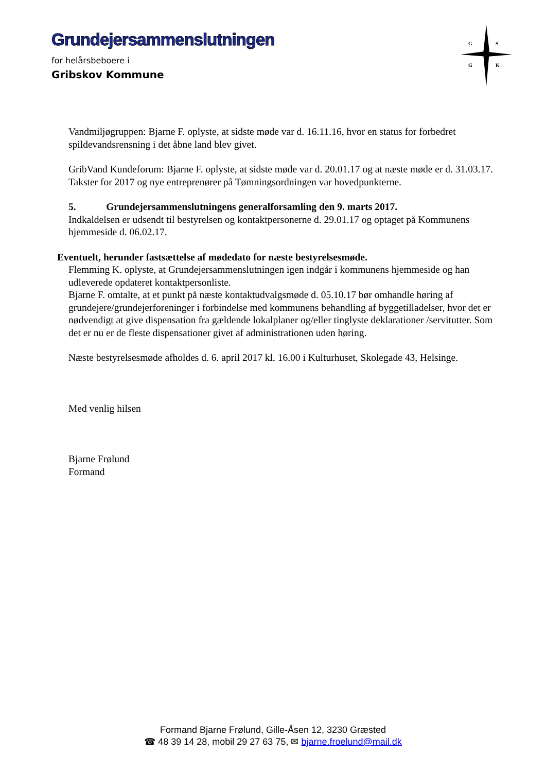Grundejersammenslutningen
for helårsbeboere i
Gribskov Kommune
G
S
G
K
Vandmiljøgruppen: Bjarne F. oplyste, at sidste møde var d. 16.11.16, hvor en status for forbedret spildevandsrensning i det åbne land blev givet.
GribVand Kundeforum: Bjarne F. oplyste, at sidste møde var d. 20.01.17 og at næste møde er d. 31.03.17. Takster for 2017 og nye entreprenører på Tømningsordningen var hovedpunkterne.
5. Grundejersammenslutningens generalforsamling den 9. marts 2017.
Indkaldelsen er udsendt til bestyrelsen og kontaktpersonerne d. 29.01.17 og optaget på Kommunens hjemmeside d. 06.02.17.
Eventuelt, herunder fastsættelse af mødedato for næste bestyrelsesmøde.
Flemming K. oplyste, at Grundejersammenslutningen igen indgår i kommunens hjemmeside og han udleverede opdateret kontaktpersonliste.
Bjarne F. omtalte, at et punkt på næste kontaktudvalgsmøde d. 05.10.17 bør omhandle høring af grundejere/grundejerforeninger i forbindelse med kommunens behandling af byggetilladelser, hvor det er nødvendigt at give dispensation fra gældende lokalplaner og/eller tinglyste deklarationer /servitutter. Som det er nu er de fleste dispensationer givet af administrationen uden høring.
Næste bestyrelsesmøde afholdes d. 6. april 2017 kl. 16.00 i Kulturhuset, Skolegade 43, Helsinge.
Med venlig hilsen
Bjarne Frølund
Formand
Formand Bjarne Frølund, Gille-Åsen 12, 3230 Græsted
☎ 48 39 14 28, mobil 29 27 63 75, ✉ bjarne.froelund@mail.dk